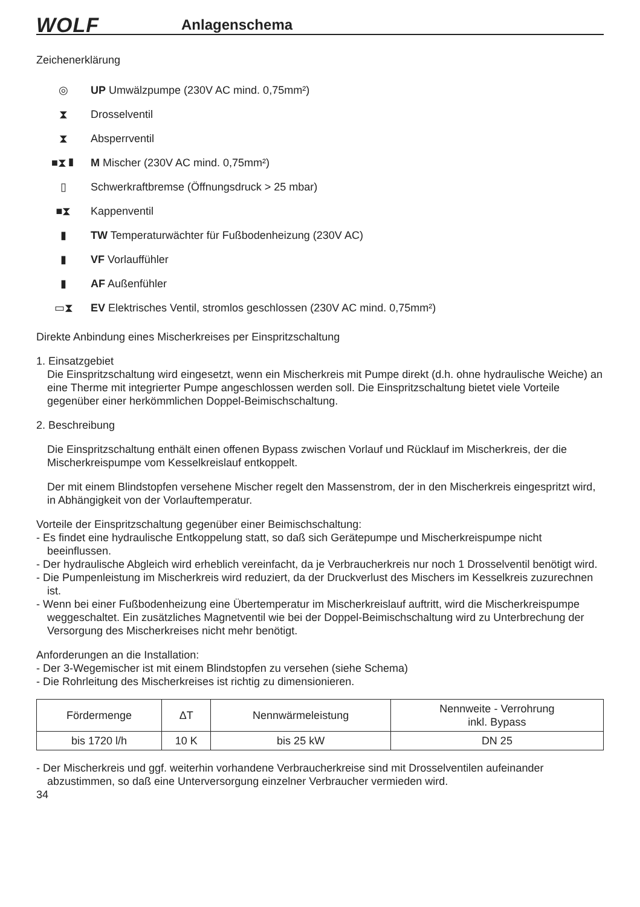WOLF
Anlagenschema
Zeichenerklärung
◎ UP Umwälzpumpe (230V AC mind. 0,75mm²)
⧗ Drosselventil
⧗ Absperrventil
■⧗▮ M Mischer (230V AC mind. 0,75mm²)
▯ Schwerkraftbremse (Öffnungsdruck > 25 mbar)
■⧗ Kappenventil
▮ TW Temperaturwächter für Fußbodenheizung (230V AC)
▮ VF Vorlauffühler
▮ AF Außenfühler
▭⧗ EV Elektrisches Ventil, stromlos geschlossen (230V AC mind. 0,75mm²)
Direkte Anbindung eines Mischerkreises per Einspritzschaltung
1. Einsatzgebiet
Die Einspritzschaltung wird eingesetzt, wenn ein Mischerkreis mit Pumpe direkt (d.h. ohne hydraulische Weiche) an eine Therme mit integrierter Pumpe angeschlossen werden soll. Die Einspritzschaltung bietet viele Vorteile gegenüber einer herkömmlichen Doppel-Beimischschaltung.
2. Beschreibung
Die Einspritzschaltung enthält einen offenen Bypass zwischen Vorlauf und Rücklauf im Mischerkreis, der die Mischerkreispumpe vom Kesselkreislauf entkoppelt.
Der mit einem Blindstopfen versehene Mischer regelt den Massenstrom, der in den Mischerkreis eingespritzt wird, in Abhängigkeit von der Vorlauftemperatur.
Vorteile der Einspritzschaltung gegenüber einer Beimischschaltung:
- Es findet eine hydraulische Entkoppelung statt, so daß sich Gerätepumpe und Mischerkreispumpe nicht beeinflussen.
- Der hydraulische Abgleich wird erheblich vereinfacht, da je Verbraucherkreis nur noch 1 Drosselventil benötigt wird.
- Die Pumpenleistung im Mischerkreis wird reduziert, da der Druckverlust des Mischers im Kesselkreis zuzurechnen ist.
- Wenn bei einer Fußbodenheizung eine Übertemperatur im Mischerkreislauf auftritt, wird die Mischerkreispumpe weggeschaltet. Ein zusätzliches Magnetventil wie bei der Doppel-Beimischschaltung wird zu Unterbrechung der Versorgung des Mischerkreises nicht mehr benötigt.
Anforderungen an die Installation:
- Der 3-Wegemischer ist mit einem Blindstopfen zu versehen (siehe Schema)
- Die Rohrleitung des Mischerkreises ist richtig zu dimensionieren.
| Fördermenge | ΔT | Nennwärmeleistung | Nennweite - Verrohrung inkl. Bypass |
| --- | --- | --- | --- |
| bis 1720 l/h | 10 K | bis 25 kW | DN 25 |
- Der Mischerkreis und ggf. weiterhin vorhandene Verbraucherkreise sind mit Drosselventilen aufeinander abzustimmen, so daß eine Unterversorgung einzelner Verbraucher vermieden wird.
34